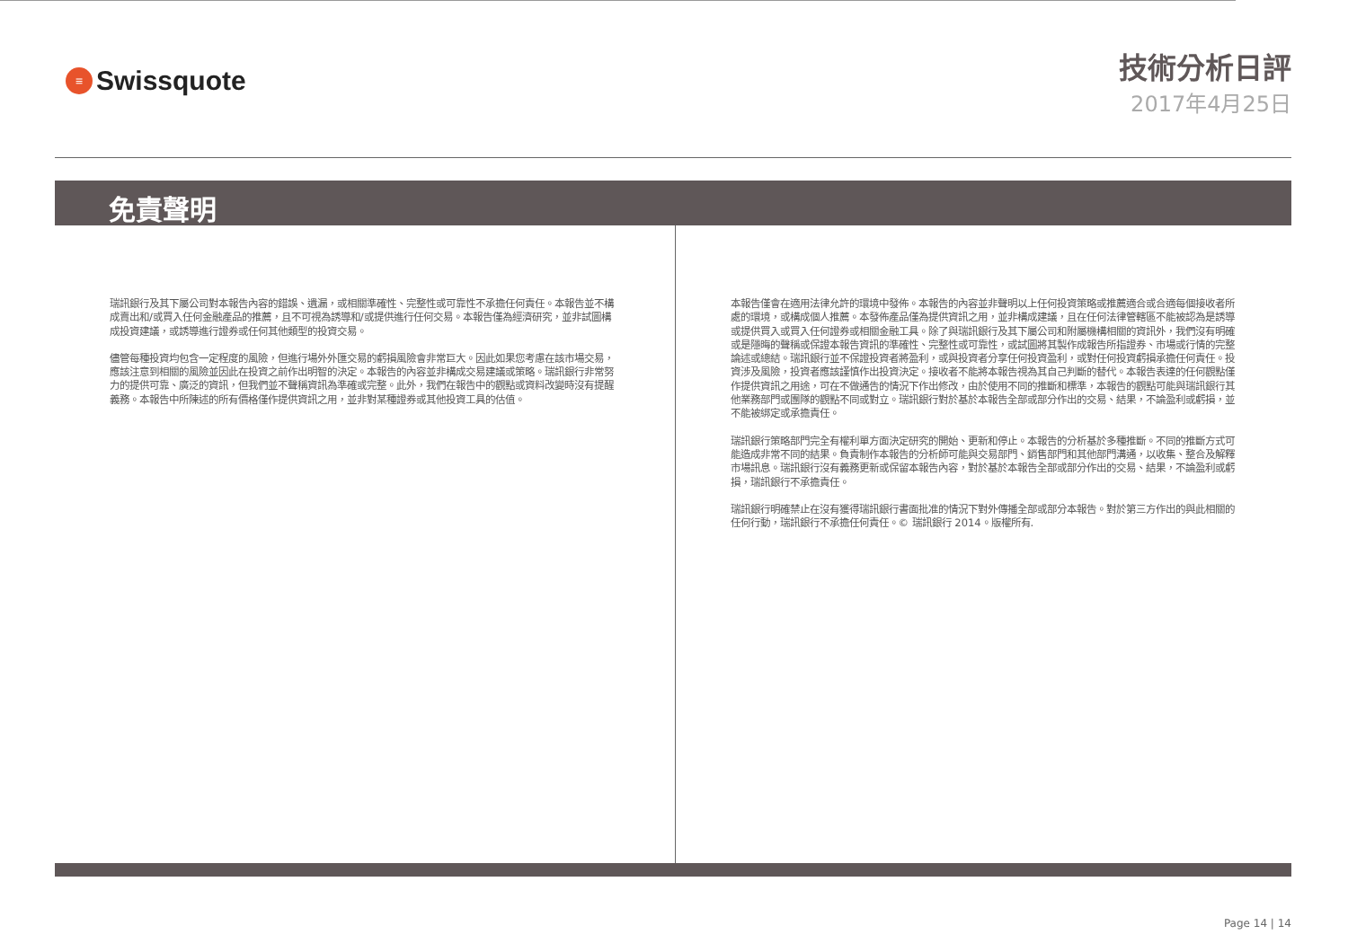≡ Swissquote
技術分析日評
2017年4月25日
免責聲明
瑞訊銀行及其下屬公司對本報告內容的錯誤、遺漏，或相關準確性、完整性或可靠性不承擔任何責任。本報告並不構成賣出和/或買入任何金融產品的推薦，且不可視為誘導和/或提供進行任何交易。本報告僅為經濟研究，並非試圖構成投資建議，或誘導進行證券或任何其他類型的投資交易。
儘管每種投資均包含一定程度的風險，但進行場外外匯交易的虧損風險會非常巨大。因此如果您考慮在該市場交易，應該注意到相關的風險並因此在投資之前作出明智的決定。本報告的內容並非構成交易建議或策略。瑞訊銀行非常努力的提供可靠、廣泛的資訊，但我們並不聲稱資訊為準確或完整。此外，我們在報告中的觀點或資料改變時沒有提醒義務。本報告中所陳述的所有價格僅作提供資訊之用，並非對某種證券或其他投資工具的估值。
本報告僅會在適用法律允許的環境中發佈。本報告的內容並非聲明以上任何投資策略或推薦適合或合適每個接收者所處的環境，或構成個人推薦。本發佈產品僅為提供資訊之用，並非構成建議，且在任何法律管轄區不能被認為是誘導或提供買入或買入任何證券或相關金融工具。除了與瑞訊銀行及其下屬公司和附屬機構相關的資訊外，我們沒有明確或是隱晦的聲稱或保證本報告資訊的準確性、完整性或可靠性，或試圖將其製作成報告所指證券、市場或行情的完整論述或總結。瑞訊銀行並不保證投資者將盈利，或與投資者分享任何投資盈利，或對任何投資虧損承擔任何責任。投資涉及風險，投資者應該謹慎作出投資決定。接收者不能將本報告視為其自己判斷的替代。本報告表達的任何觀點僅作提供資訊之用途，可在不做通告的情況下作出修改，由於使用不同的推斷和標準，本報告的觀點可能與瑞訊銀行其他業務部門或團隊的觀點不同或對立。瑞訊銀行對於基於本報告全部或部分作出的交易、結果，不論盈利或虧損，並不能被綁定或承擔責任。
瑞訊銀行策略部門完全有權利單方面決定研究的開始、更新和停止。本報告的分析基於多種推斷。不同的推斷方式可能造成非常不同的結果。負責制作本報告的分析師可能與交易部門、銷售部門和其他部門溝通，以收集、整合及解釋市場訊息。瑞訊銀行沒有義務更新或保留本報告內容，對於基於本報告全部或部分作出的交易、結果，不論盈利或虧損，瑞訊銀行不承擔責任。
瑞訊銀行明確禁止在沒有獲得瑞訊銀行書面批准的情況下對外傳播全部或部分本報告。對於第三方作出的與此相關的任何行動，瑞訊銀行不承擔任何責任。© 瑞訊銀行 2014。版權所有.
Page 14 | 14